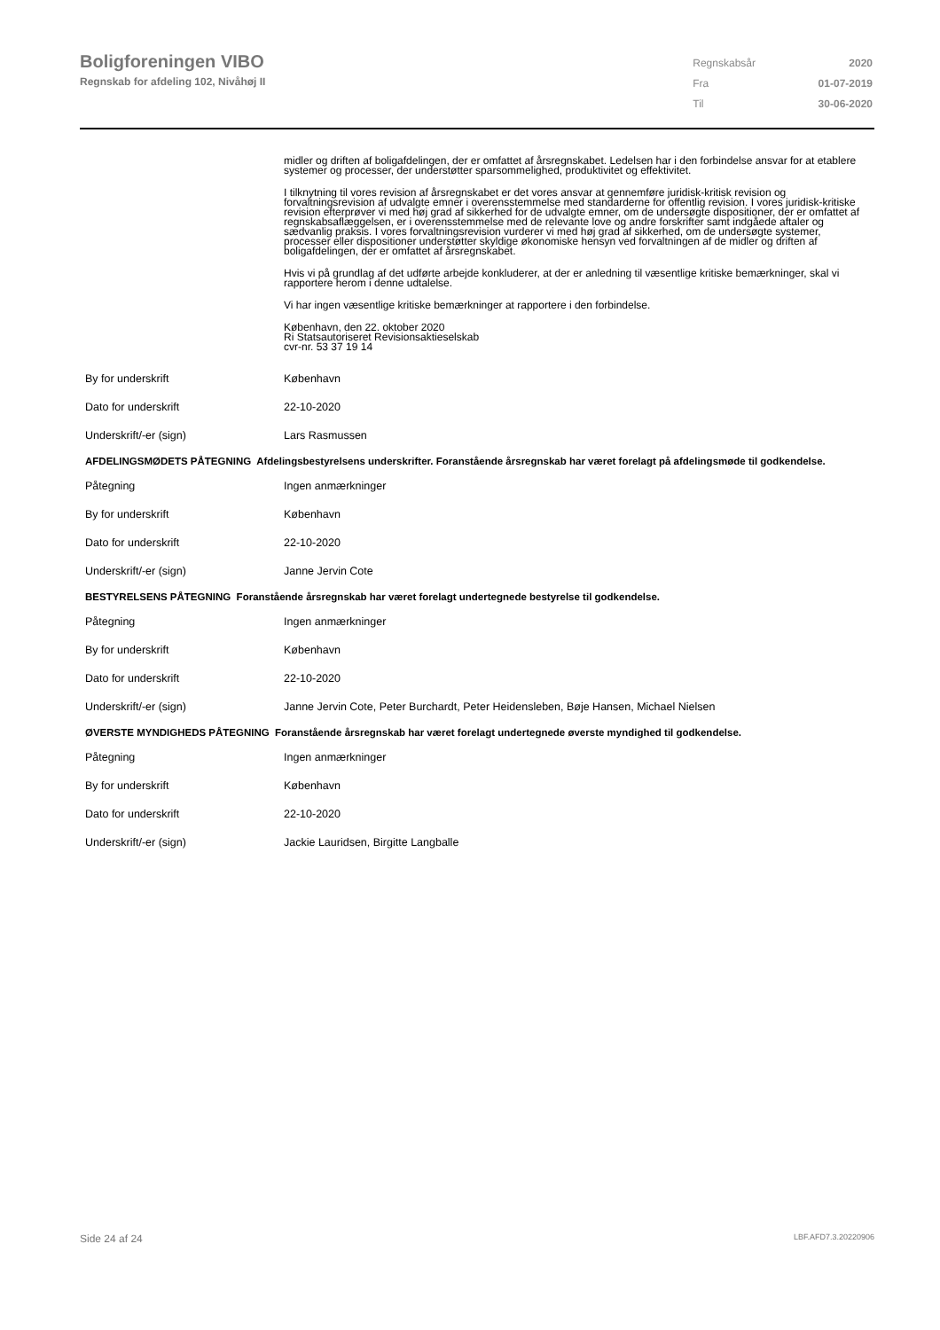Boligforeningen VIBO
Regnskab for afdeling 102, Nivåhøj II
| Regnskabsår | 2020 |
| Fra | 01-07-2019 |
| Til | 30-06-2020 |
midler og driften af boligafdelingen, der er omfattet af årsregnskabet. Ledelsen har i den forbindelse ansvar for at etablere systemer og processer, der understøtter sparsommelighed, produktivitet og effektivitet.
I tilknytning til vores revision af årsregnskabet er det vores ansvar at gennemføre juridisk-kritisk revision og forvaltningsrevision af udvalgte emner i overensstemmelse med standarderne for offentlig revision. I vores juridisk-kritiske revision efterprøver vi med høj grad af sikkerhed for de udvalgte emner, om de undersøgte dispositioner, der er omfattet af regnskabsaflæggelsen, er i overensstemmelse med de relevante love og andre forskrifter samt indgåede aftaler og sædvanlig praksis. I vores forvaltningsrevision vurderer vi med høj grad af sikkerhed, om de undersøgte systemer, processer eller dispositioner understøtter skyldige økonomiske hensyn ved forvaltningen af de midler og driften af boligafdelingen, der er omfattet af årsregnskabet.
Hvis vi på grundlag af det udførte arbejde konkluderer, at der er anledning til væsentlige kritiske bemærkninger, skal vi rapportere herom i denne udtalelse.
Vi har ingen væsentlige kritiske bemærkninger at rapportere i den forbindelse.
København, den 22. oktober 2020
Ri Statsautoriseret Revisionsaktieselskab
cvr-nr. 53 37 19 14
| By for underskrift | København |
| Dato for underskrift | 22-10-2020 |
| Underskrift/-er (sign) | Lars Rasmussen |
AFDELINGSMØDETS PÅTEGNING Afdelingsbestyrelsens underskrifter. Foranstående årsregnskab har været forelagt på afdelingsmøde til godkendelse.
| Påtegning | Ingen anmærkninger |
| By for underskrift | København |
| Dato for underskrift | 22-10-2020 |
| Underskrift/-er (sign) | Janne Jervin Cote |
BESTYRELSENS PÅTEGNING Foranstående årsregnskab har været forelagt undertegnede bestyrelse til godkendelse.
| Påtegning | Ingen anmærkninger |
| By for underskrift | København |
| Dato for underskrift | 22-10-2020 |
| Underskrift/-er (sign) | Janne Jervin Cote, Peter Burchardt, Peter Heidensleben, Bøje Hansen, Michael Nielsen |
ØVERSTE MYNDIGHEDS PÅTEGNING Foranstående årsregnskab har været forelagt undertegnede øverste myndighed til godkendelse.
| Påtegning | Ingen anmærkninger |
| By for underskrift | København |
| Dato for underskrift | 22-10-2020 |
| Underskrift/-er (sign) | Jackie Lauridsen, Birgitte Langballe |
Side 24 af 24 LBF.AFD7.3.20220906